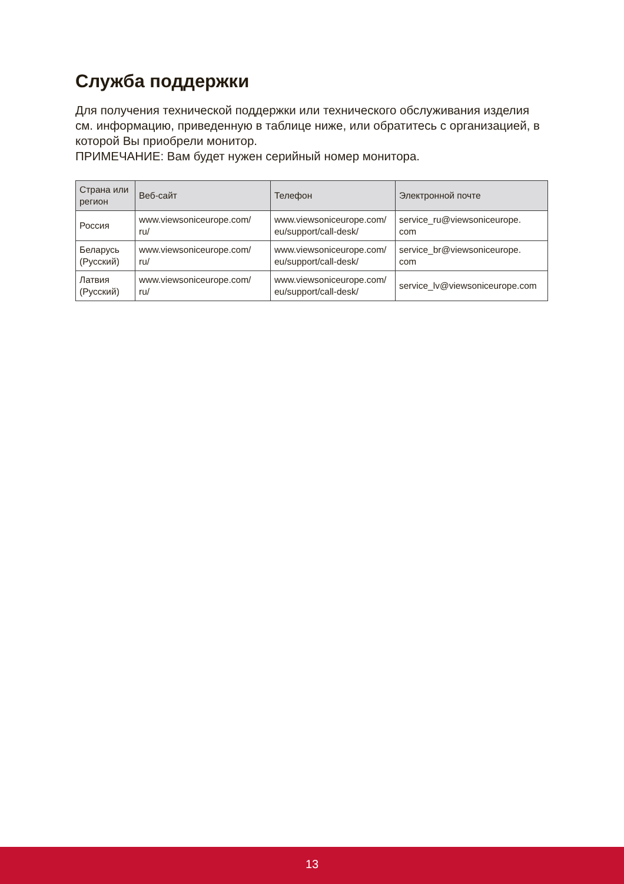Служба поддержки
Для получения технической поддержки или технического обслуживания изделия см. информацию, приведенную в таблице ниже, или обратитесь с организацией, в которой Вы приобрели монитор.
ПРИМЕЧАНИЕ: Вам будет нужен серийный номер монитора.
| Страна или регион | Веб-сайт | Телефон | Электронной почте |
| --- | --- | --- | --- |
| Россия | www.viewsoniceurope.com/ ru/ | www.viewsoniceurope.com/ eu/support/call-desk/ | service_ru@viewsoniceurope. com |
| Беларусь (Русский) | www.viewsoniceurope.com/ ru/ | www.viewsoniceurope.com/ eu/support/call-desk/ | service_br@viewsoniceurope. com |
| Латвия (Русский) | www.viewsoniceurope.com/ ru/ | www.viewsoniceurope.com/ eu/support/call-desk/ | service_lv@viewsoniceurope.com |
13